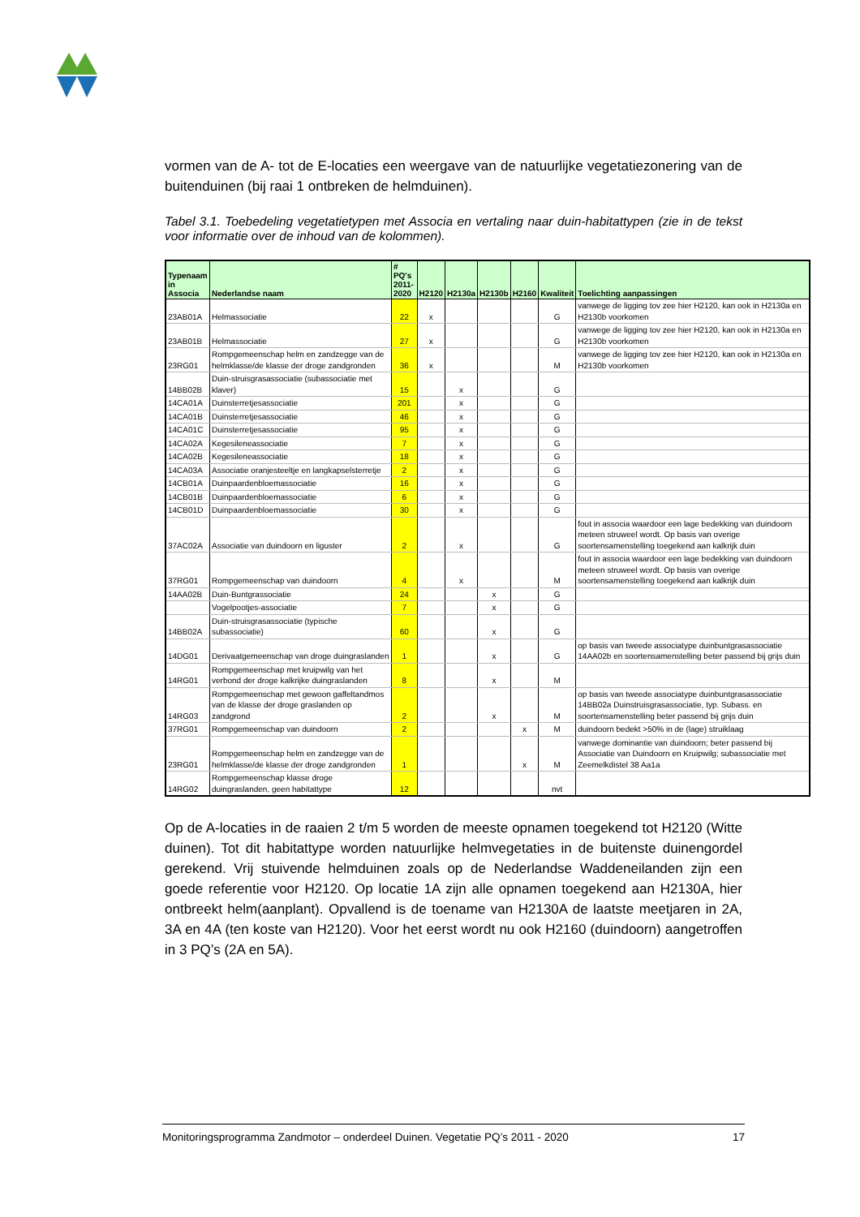vormen van de A- tot de E-locaties een weergave van de natuurlijke vegetatiezonering van de buitenduinen (bij raai 1 ontbreken de helmduinen).
Tabel 3.1. Toebedeling vegetatietypen met Associa en vertaling naar duin-habitattypen (zie in de tekst voor informatie over de inhoud van de kolommen).
| Typenaam in Associa | Nederlandse naam | # PQ's 2011- 2020 | H2120 | H2130a | H2130b | H2160 | Kwaliteit | Toelichting aanpassingen |
| --- | --- | --- | --- | --- | --- | --- | --- | --- |
| 23AB01A | Helmassociatie | 22 | x | | | | G | vanwege de ligging tov zee hier H2120, kan ook in H2130a en H2130b voorkomen |
| 23AB01B | Helmassociatie | 27 | x | | | | G | vanwege de ligging tov zee hier H2120, kan ook in H2130a en H2130b voorkomen |
| 23RG01 | Rompgemeenschap helm en zandzegge van de helmklasse/de klasse der droge zandgronden | 36 | x | | | | M | vanwege de ligging tov zee hier H2120, kan ook in H2130a en H2130b voorkomen |
| 14BB02B | Duin-struisgrasassociatie (subassociatie met klaver) | 15 | | x | | | G | |
| 14CA01A | Duinsterretjesassociatie | 201 | | x | | | G | |
| 14CA01B | Duinsterretjesassociatie | 46 | | x | | | G | |
| 14CA01C | Duinsterretjesassociatie | 95 | | x | | | G | |
| 14CA02A | Kegesileneassociatie | 7 | | x | | | G | |
| 14CA02B | Kegesileneassociatie | 18 | | x | | | G | |
| 14CA03A | Associatie oranjesteeltje en langkapselsterretje | 2 | | x | | | G | |
| 14CB01A | Duinpaardenbloemassociatie | 16 | | x | | | G | |
| 14CB01B | Duinpaardenbloemassociatie | 6 | | x | | | G | |
| 14CB01D | Duinpaardenbloemassociatie | 30 | | x | | | G | |
| 37AC02A | Associatie van duindoorn en liguster | 2 | | x | | | G | fout in associa waardoor een lage bedekking van duindoorn meteen struweel wordt. Op basis van overige soortensamenstelling toegekend aan kalkrijk duin |
| 37RG01 | Rompgemeenschap van duindoorn | 4 | | x | | | M | fout in associa waardoor een lage bedekking van duindoorn meteen struweel wordt. Op basis van overige soortensamenstelling toegekend aan kalkrijk duin |
| 14AA02B | Duin-Buntgrassociatie | 24 | | | x | | G | |
| | Vogelpootjes-associatie | 7 | | | x | | G | |
| 14BB02A | Duin-struisgrasassociatie (typische subassociatie) | 60 | | | x | | G | |
| 14DG01 | Derivaatgemeenschap van droge duingraslanden | 1 | | | x | | G | op basis van tweede associatype duinbuntgrasassociatie 14AA02b en soortensamenstelling beter passend bij grijs duin |
| 14RG01 | Rompgemeenschap met kruipwilg van het verbond der droge kalkrijke duingraslanden | 8 | | | x | | M | |
| 14RG03 | Rompgemeenschap met gewoon gaffeltandmos van de klasse der droge graslanden op zandgrond | 2 | | | x | | M | op basis van tweede associatype duinbuntgrasassociatie 14BB02a Duinstruisgrasassociatie, typ. Subass. en soortensamenstelling beter passend bij grijs duin |
| 37RG01 | Rompgemeenschap van duindoorn | 2 | | | | x | M | duindoorn bedekt >50% in de (lage) struiklaag |
| 23RG01 | Rompgemeenschap helm en zandzegge van de helmklasse/de klasse der droge zandgronden | 1 | | | | x | M | vanwege dominantie van duindoorn; beter passend bij Associatie van Duindoorn en Kruipwilg; subassociatie met Zeemelkdistel 38 Aa1a |
| 14RG02 | Rompgemeenschap klasse droge duingraslanden, geen habitattype | 12 | | | | | nvt | |
Op de A-locaties in de raaien 2 t/m 5 worden de meeste opnamen toegekend tot H2120 (Witte duinen). Tot dit habitattype worden natuurlijke helmvegetaties in de buitenste duinengordel gerekend. Vrij stuivende helmduinen zoals op de Nederlandse Waddeneilanden zijn een goede referentie voor H2120. Op locatie 1A zijn alle opnamen toegekend aan H2130A, hier ontbreekt helm(aanplant). Opvallend is de toename van H2130A de laatste meetjaren in 2A, 3A en 4A (ten koste van H2120). Voor het eerst wordt nu ook H2160 (duindoorn) aangetroffen in 3 PQ’s (2A en 5A).
Monitoringsprogramma Zandmotor – onderdeel Duinen. Vegetatie PQ’s 2011 - 2020 17